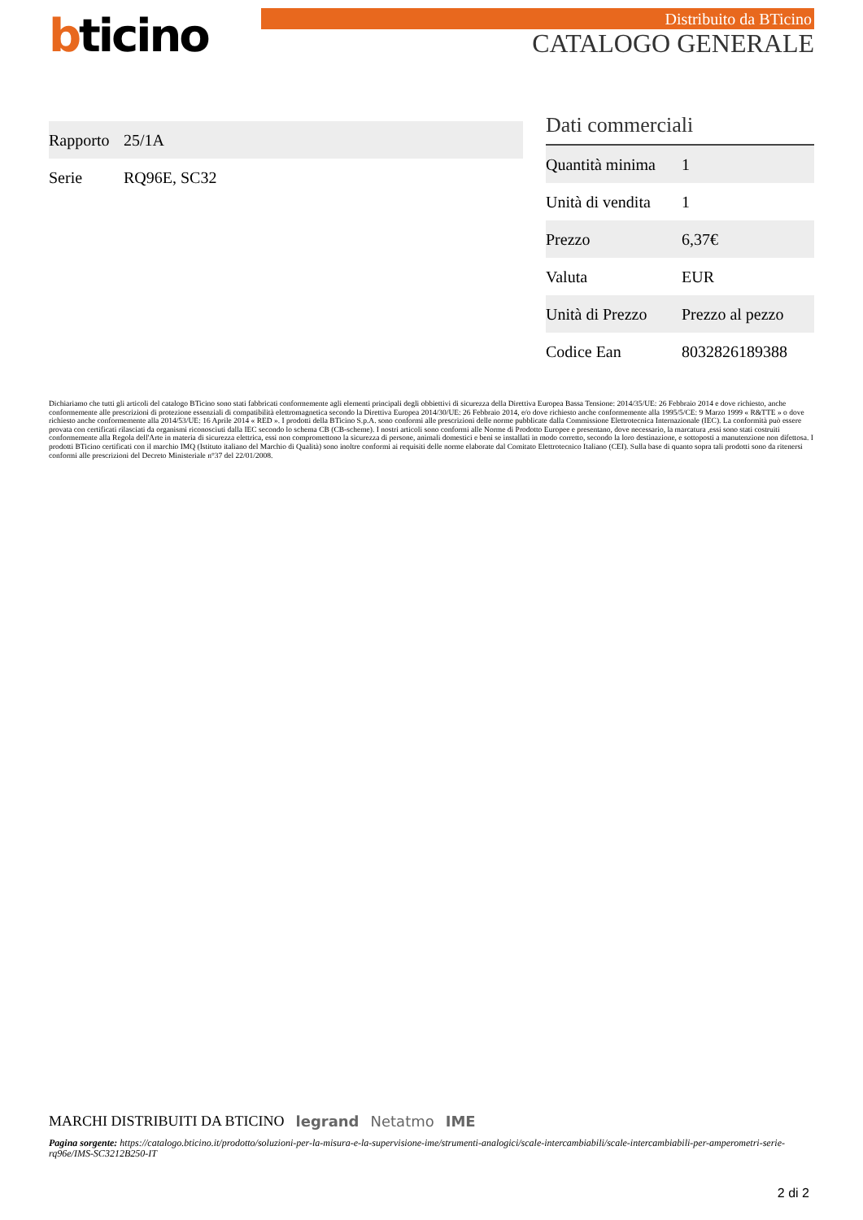bticino
Distribuito da BTicino
CATALOGO GENERALE
| Rapporto | 25/1A |
| Serie | RQ96E, SC32 |
Dati commerciali
| Quantità minima | 1 |
| Unità di vendita | 1 |
| Prezzo | 6,37€ |
| Valuta | EUR |
| Unità di Prezzo | Prezzo al pezzo |
| Codice Ean | 8032826189388 |
Dichiariamo che tutti gli articoli del catalogo BTicino sono stati fabbricati conformemente agli elementi principali degli obbiettivi di sicurezza della Direttiva Europea Bassa Tensione: 2014/35/UE: 26 Febbraio 2014 e dove richiesto, anche conformemente alle prescrizioni di protezione essenziali di compatibilità elettromagnetica secondo la Direttiva Europea 2014/30/UE: 26 Febbraio 2014, e/o dove richiesto anche conformemente alla 1995/5/CE: 9 Marzo 1999 « R&TTE » o dove richiesto anche conformemente alla 2014/53/UE: 16 Aprile 2014 « RED ». I prodotti della BTicino S.p.A. sono conformi alle prescrizioni delle norme pubblicate dalla Commissione Elettrotecnica Internazionale (IEC). La conformità può essere provata con certificati rilasciati da organismi riconosciuti dalla IEC secondo lo schema CB (CB-scheme). I nostri articoli sono conformi alle Norme di Prodotto Europee e presentano, dove necessario, la marcatura ,essi sono stati costruiti conformemente alla Regola dell'Arte in materia di sicurezza elettrica, essi non compromettono la sicurezza di persone, animali domestici e beni se installati in modo corretto, secondo la loro destinazione, e sottoposti a manutenzione non difettosa. I prodotti BTicino certificati con il marchio IMQ (Istituto italiano del Marchio di Qualità) sono inoltre conformi ai requisiti delle norme elaborate dal Comitato Elettrotecnico Italiano (CEI). Sulla base di quanto sopra tali prodotti sono da ritenersi conformi alle prescrizioni del Decreto Ministeriale n°37 del 22/01/2008.
MARCHI DISTRIBUITI DA BTICINO legrand Netatmo IME
Pagina sorgente: https://catalogo.bticino.it/prodotto/soluzioni-per-la-misura-e-la-supervisione-ime/strumenti-analogici/scale-intercambiabili/scale-intercambiabili-per-amperometri-serie-rq96e/IMS-SC3212B250-IT
2 di 2